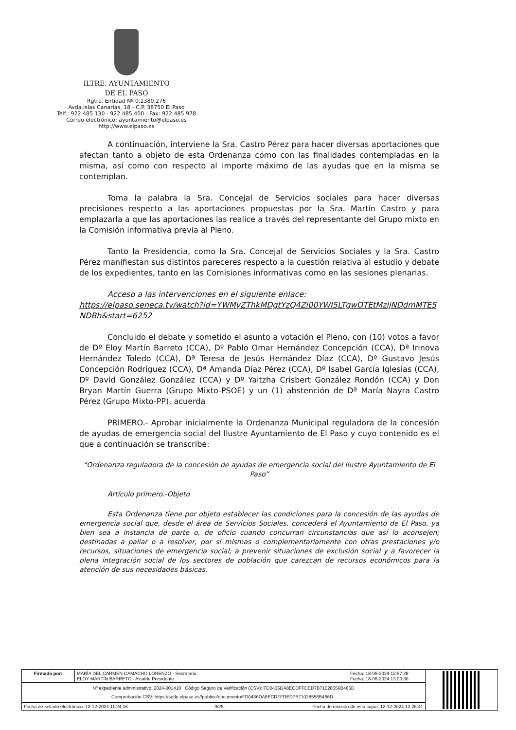ILTRE. AYUNTAMIENTO
DE EL PASO
Rgtro. Entidad Nº 0.1380.276
Avda.Islas Canarias, 18 - C.P. 38750 El Paso
Telf.: 922 485 130 - 922 485 400 - Fax: 922 485 978
Correo electrónico: ayuntamiento@elpaso.es
http://www.elpaso.es
A continuación, interviene la Sra. Castro Pérez para hacer diversas aportaciones que afectan tanto a objeto de esta Ordenanza como con las finalidades contempladas en la misma, así como con respecto al importe máximo de las ayudas que en la misma se contemplan.
Toma la palabra la Sra. Concejal de Servicios sociales para hacer diversas precisiones respecto a las aportaciones propuestas por la Sra. Martín Castro y para emplazarla a que las aportaciones las realice a través del representante del Grupo mixto en la Comisión informativa previa al Pleno.
Tanto la Presidencia, como la Sra. Concejal de Servicios Sociales y la Sra. Castro Pérez manifiestan sus distintos pareceres respecto a la cuestión relativa al estudio y debate de los expedientes, tanto en las Comisiones informativas como en las sesiones plenarias.
Acceso a las intervenciones en el siguiente enlace:
https://elpaso.seneca.tv/watch?id=YWMyZThkMDgtYzQ4Zi00YWI5LTgwOTEtMzljNDdmMTE5NDBh&start=6252
Concluido el debate y sometido el asunto a votación el Pleno, con (10) votos a favor de Dº Eloy Martín Barreto (CCA), Dº Pablo Omar Hernández Concepción (CCA), Dª Irinova Hernández Toledo (CCA), Dª Teresa de Jesús Hernández Díaz (CCA), Dº Gustavo Jesús Concepción Rodríguez (CCA), Dª Amanda Díaz Pérez (CCA), Dº Isabel García Iglesias (CCA), Dº David González González (CCA) y Dº Yaitzha Crisbert González Rondón (CCA) y Don Bryan Martín Guerra (Grupo Mixto-PSOE) y un (1) abstención de Dª María Nayra Castro Pérez (Grupo Mixto-PP), acuerda
PRIMERO.- Aprobar inicialmente la Ordenanza Municipal reguladora de la concesión de ayudas de emergencia social del Ilustre Ayuntamiento de El Paso y cuyo contenido es el que a continuación se transcribe:
“Ordenanza reguladora de la concesión de ayudas de emergencia social del Ilustre Ayuntamiento de El Paso”
Artículo primero.-Objeto
Esta Ordenanza tiene por objeto establecer las condiciones para la concesión de las ayudas de emergencia social que, desde el área de Servicios Sociales, concederá el Ayuntamiento de El Paso, ya bien sea a instancia de parte o, de oficio cuando concurran circunstancias que así lo aconsejen; destinadas a paliar o a resolver, por sí mismas o complementariamente con otras prestaciones y/o recursos, situaciones de emergencia social; a prevenir situaciones de exclusión social y a favorecer la plena integración social de los sectores de población que carezcan de recursos económicos para la atención de sus necesidades básicas.
| Firmado por: | MARÍA DEL CARMEN CAMACHO LORENZO - Secretaria ELOY MARTÍN BARRETO - Alcalde Presidente | Fecha: 18-06-2024 12:57:28 Fecha: 18-06-2024 13:00:30 | |
| Nº expediente administrativo: 2024-001410 Código Seguro de Verificación (CSV): FD0436DA8ECDFFDED7B71028556B466D Comprobación CSV: https://sede.elpaso.es//publico/documento/FD0436DA8ECDFFDED7B71028556B466D . | | | |
| Fecha de sellado electrónico: 12-12-2024 11:24:16 - 9/25 - Fecha de emisión de esta copia: 12-12-2024 12:26:41 | | | |